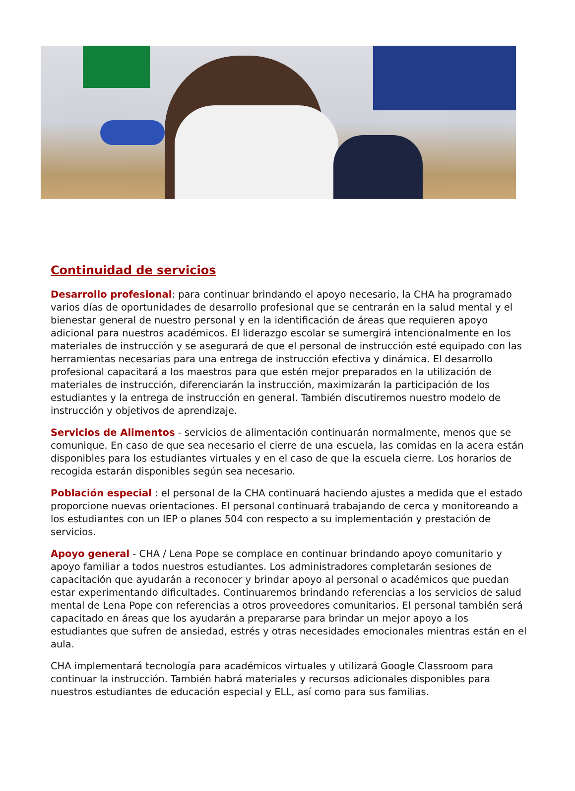Continuidad de servicios
Desarrollo profesional: para continuar brindando el apoyo necesario, la CHA ha programado varios días de oportunidades de desarrollo profesional que se centrarán en la salud mental y el bienestar general de nuestro personal y en la identificación de áreas que requieren apoyo adicional para nuestros académicos. El liderazgo escolar se sumergirá intencionalmente en los materiales de instrucción y se asegurará de que el personal de instrucción esté equipado con las herramientas necesarias para una entrega de instrucción efectiva y dinámica. El desarrollo profesional capacitará a los maestros para que estén mejor preparados en la utilización de materiales de instrucción, diferenciarán la instrucción, maximizarán la participación de los estudiantes y la entrega de instrucción en general. También discutiremos nuestro modelo de instrucción y objetivos de aprendizaje.
Servicios de Alimentos - servicios de alimentación continuarán normalmente, menos que se comunique. En caso de que sea necesario el cierre de una escuela, las comidas en la acera están disponibles para los estudiantes virtuales y en el caso de que la escuela cierre. Los horarios de recogida estarán disponibles según sea necesario.
Población especial : el personal de la CHA continuará haciendo ajustes a medida que el estado proporcione nuevas orientaciones. El personal continuará trabajando de cerca y monitoreando a los estudiantes con un IEP o planes 504 con respecto a su implementación y prestación de servicios.
Apoyo general - CHA / Lena Pope se complace en continuar brindando apoyo comunitario y apoyo familiar a todos nuestros estudiantes. Los administradores completarán sesiones de capacitación que ayudarán a reconocer y brindar apoyo al personal o académicos que puedan estar experimentando dificultades. Continuaremos brindando referencias a los servicios de salud mental de Lena Pope con referencias a otros proveedores comunitarios. El personal también será capacitado en áreas que los ayudarán a prepararse para brindar un mejor apoyo a los estudiantes que sufren de ansiedad, estrés y otras necesidades emocionales mientras están en el aula.
CHA implementará tecnología para académicos virtuales y utilizará Google Classroom para continuar la instrucción. También habrá materiales y recursos adicionales disponibles para nuestros estudiantes de educación especial y ELL, así como para sus familias.